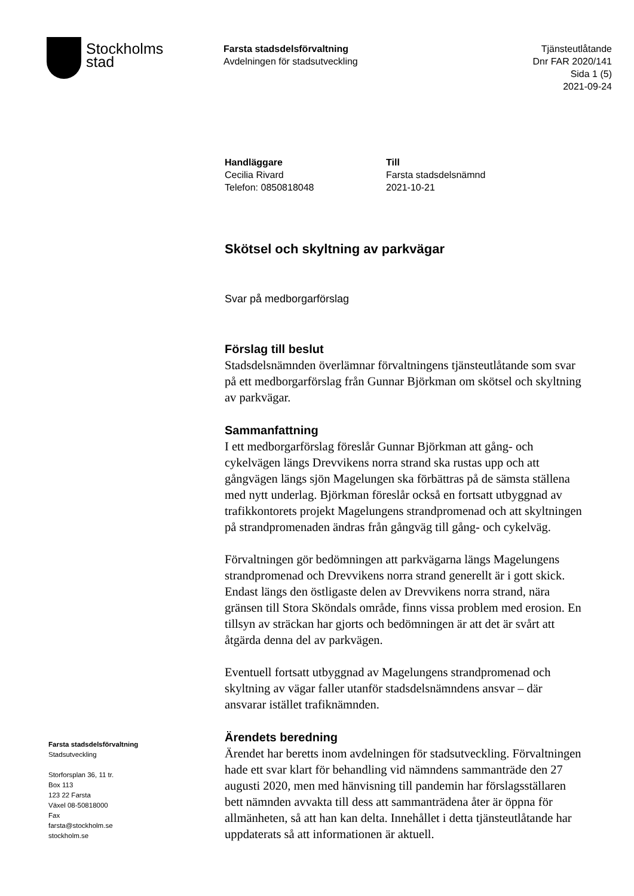Stockholms
stad
Farsta stadsdelsförvaltning
Avdelningen för stadsutveckling
Tjänsteutlåtande
Dnr FAR 2020/141
Sida 1 (5)
2021-09-24
Handläggare
Cecilia Rivard
Telefon: 0850818048
Till
Farsta stadsdelsnämnd
2021-10-21
Skötsel och skyltning av parkvägar
Svar på medborgarförslag
Förslag till beslut
Stadsdelsnämnden överlämnar förvaltningens tjänsteutlåtande som svar på ett medborgarförslag från Gunnar Björkman om skötsel och skyltning av parkvägar.
Sammanfattning
I ett medborgarförslag föreslår Gunnar Björkman att gång- och cykelvägen längs Drevvikens norra strand ska rustas upp och att gångvägen längs sjön Magelungen ska förbättras på de sämsta ställena med nytt underlag. Björkman föreslår också en fortsatt utbyggnad av trafikkontorets projekt Magelungens strandpromenad och att skyltningen på strandpromenaden ändras från gångväg till gång- och cykelväg.
Förvaltningen gör bedömningen att parkvägarna längs Magelungens strandpromenad och Drevvikens norra strand generellt är i gott skick. Endast längs den östligaste delen av Drevvikens norra strand, nära gränsen till Stora Sköndals område, finns vissa problem med erosion. En tillsyn av sträckan har gjorts och bedömningen är att det är svårt att åtgärda denna del av parkvägen.
Eventuell fortsatt utbyggnad av Magelungens strandpromenad och skyltning av vägar faller utanför stadsdelsnämndens ansvar – där ansvarar istället trafiknämnden.
Ärendets beredning
Ärendet har beretts inom avdelningen för stadsutveckling. Förvaltningen hade ett svar klart för behandling vid nämndens sammanträde den 27 augusti 2020, men med hänvisning till pandemin har förslagsställaren bett nämnden avvakta till dess att sammanträdena åter är öppna för allmänheten, så att han kan delta. Innehållet i detta tjänsteutlåtande har uppdaterats så att informationen är aktuell.
Farsta stadsdelsförvaltning
Stadsutveckling
Storforsplan 36, 11 tr.
Box 113
123 22 Farsta
Växel 08-50818000
Fax
farsta@stockholm.se
stockholm.se